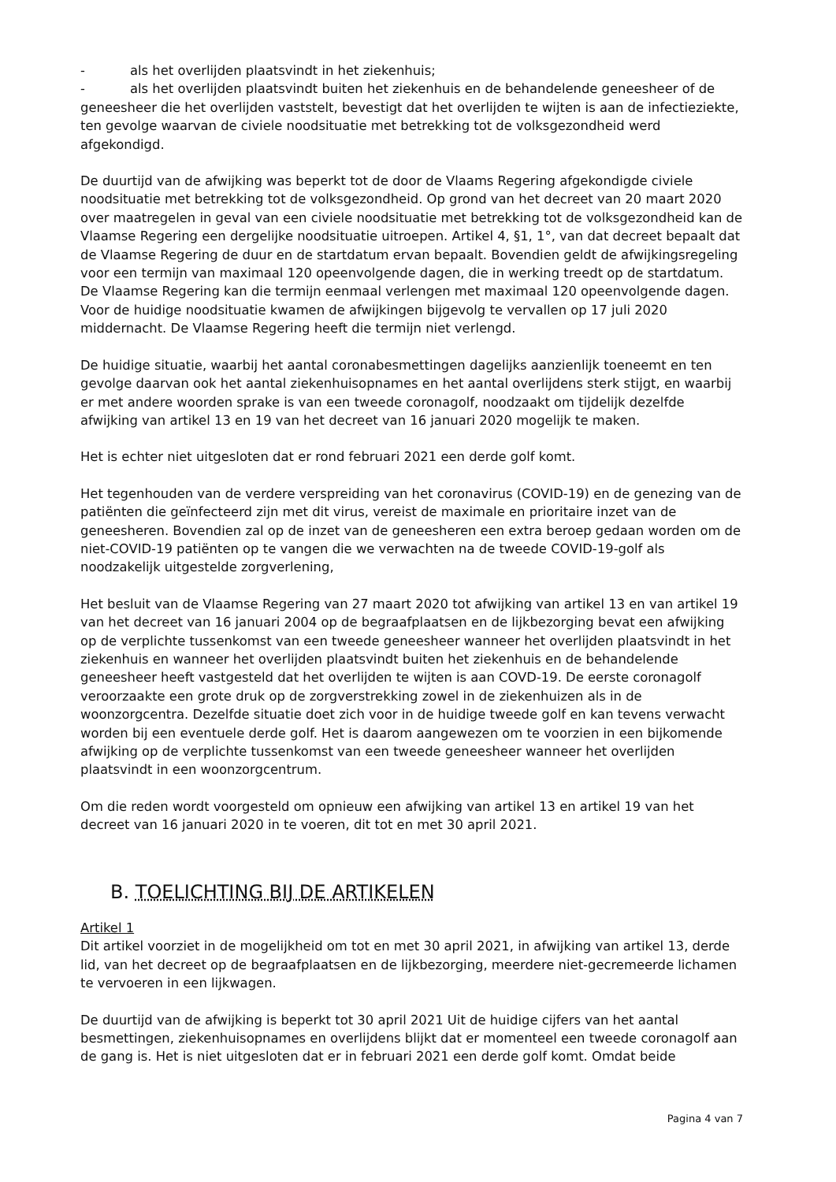- als het overlijden plaatsvindt in het ziekenhuis;
- als het overlijden plaatsvindt buiten het ziekenhuis en de behandelende geneesheer of de
geneesheer die het overlijden vaststelt, bevestigt dat het overlijden te wijten is aan de infectieziekte, ten gevolge waarvan de civiele noodsituatie met betrekking tot de volksgezondheid werd afgekondigd.
De duurtijd van de afwijking was beperkt tot de door de Vlaams Regering afgekondigde civiele noodsituatie met betrekking tot de volksgezondheid. Op grond van het decreet van 20 maart 2020 over maatregelen in geval van een civiele noodsituatie met betrekking tot de volksgezondheid kan de Vlaamse Regering een dergelijke noodsituatie uitroepen. Artikel 4, §1, 1°, van dat decreet bepaalt dat de Vlaamse Regering de duur en de startdatum ervan bepaalt. Bovendien geldt de afwijkingsregeling voor een termijn van maximaal 120 opeenvolgende dagen, die in werking treedt op de startdatum. De Vlaamse Regering kan die termijn eenmaal verlengen met maximaal 120 opeenvolgende dagen. Voor de huidige noodsituatie kwamen de afwijkingen bijgevolg te vervallen op 17 juli 2020 middernacht. De Vlaamse Regering heeft die termijn niet verlengd.
De huidige situatie, waarbij het aantal coronabesmettingen dagelijks aanzienlijk toeneemt en ten gevolge daarvan ook het aantal ziekenhuisopnames en het aantal overlijdens sterk stijgt, en waarbij er met andere woorden sprake is van een tweede coronagolf, noodzaakt om tijdelijk dezelfde afwijking van artikel 13 en 19 van het decreet van 16 januari 2020 mogelijk te maken.
Het is echter niet uitgesloten dat er rond februari 2021 een derde golf komt.
Het tegenhouden van de verdere verspreiding van het coronavirus (COVID-19) en de genezing van de patiënten die geïnfecteerd zijn met dit virus, vereist de maximale en prioritaire inzet van de geneesheren. Bovendien zal op de inzet van de geneesheren een extra beroep gedaan worden om de niet-COVID-19 patiënten op te vangen die we verwachten na de tweede COVID-19-golf als noodzakelijk uitgestelde zorgverlening,
Het besluit van de Vlaamse Regering van 27 maart 2020 tot afwijking van artikel 13 en van artikel 19 van het decreet van 16 januari 2004 op de begraafplaatsen en de lijkbezorging bevat een afwijking op de verplichte tussenkomst van een tweede geneesheer wanneer het overlijden plaatsvindt in het ziekenhuis en wanneer het overlijden plaatsvindt buiten het ziekenhuis en de behandelende geneesheer heeft vastgesteld dat het overlijden te wijten is aan COVD-19. De eerste coronagolf veroorzaakte een grote druk op de zorgverstrekking zowel in de ziekenhuizen als in de woonzorgcentra. Dezelfde situatie doet zich voor in de huidige tweede golf en kan tevens verwacht worden bij een eventuele derde golf. Het is daarom aangewezen om te voorzien in een bijkomende afwijking op de verplichte tussenkomst van een tweede geneesheer wanneer het overlijden plaatsvindt in een woonzorgcentrum.
Om die reden wordt voorgesteld om opnieuw een afwijking van artikel 13 en artikel 19 van het decreet van 16 januari 2020 in te voeren, dit tot en met 30 april 2021.
B. TOELICHTING BIJ DE ARTIKELEN
Artikel 1
Dit artikel voorziet in de mogelijkheid om tot en met 30 april 2021, in afwijking van artikel 13, derde lid, van het decreet op de begraafplaatsen en de lijkbezorging, meerdere niet-gecremeerde lichamen te vervoeren in een lijkwagen.
De duurtijd van de afwijking is beperkt tot 30 april 2021 Uit de huidige cijfers van het aantal besmettingen, ziekenhuisopnames en overlijdens blijkt dat er momenteel een tweede coronagolf aan de gang is. Het is niet uitgesloten dat er in februari 2021 een derde golf komt. Omdat beide
Pagina 4 van 7